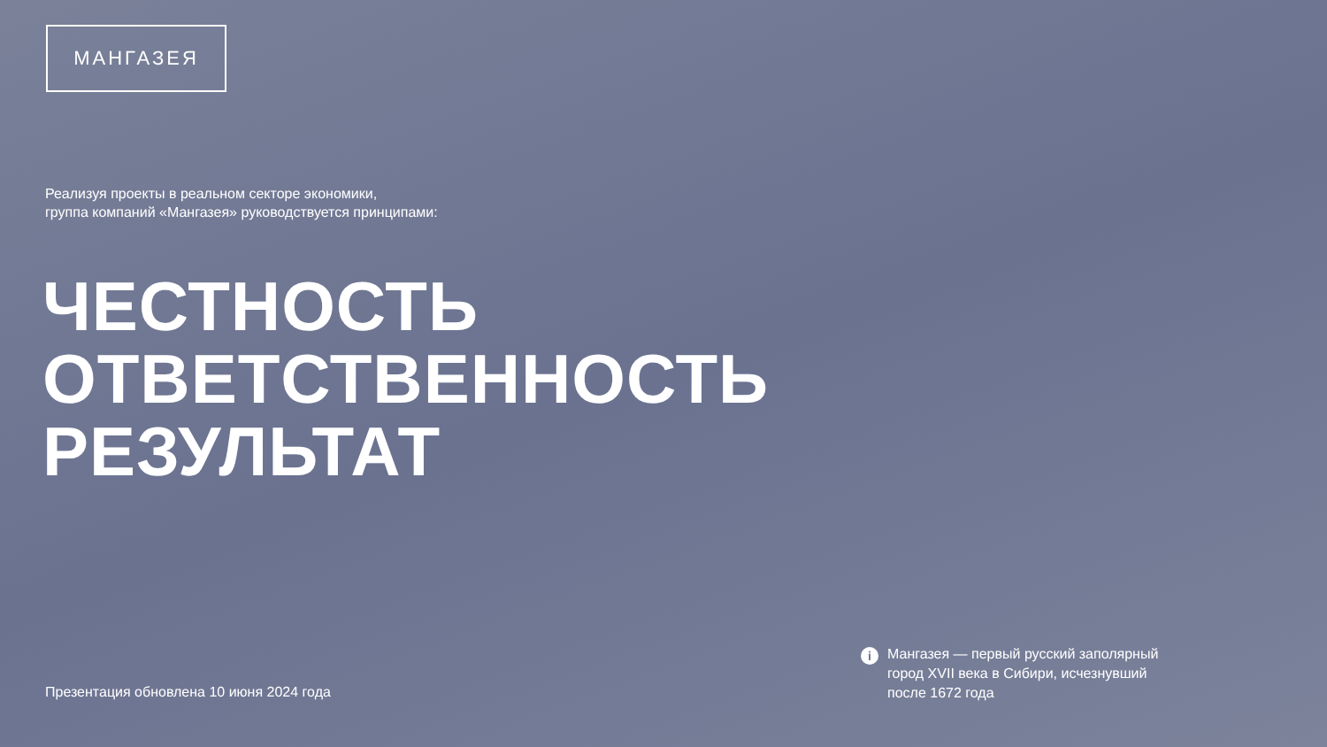МАНГАЗЕЯ
Реализуя проекты в реальном секторе экономики,
группа компаний «Мангазея» руководствуется принципами:
ЧЕСТНОСТЬ
ОТВЕТСТВЕННОСТЬ
РЕЗУЛЬТАТ
Презентация обновлена 10 июня 2024 года
i
Мангазея — первый русский заполярный
город XVII века в Сибири, исчезнувший
после 1672 года